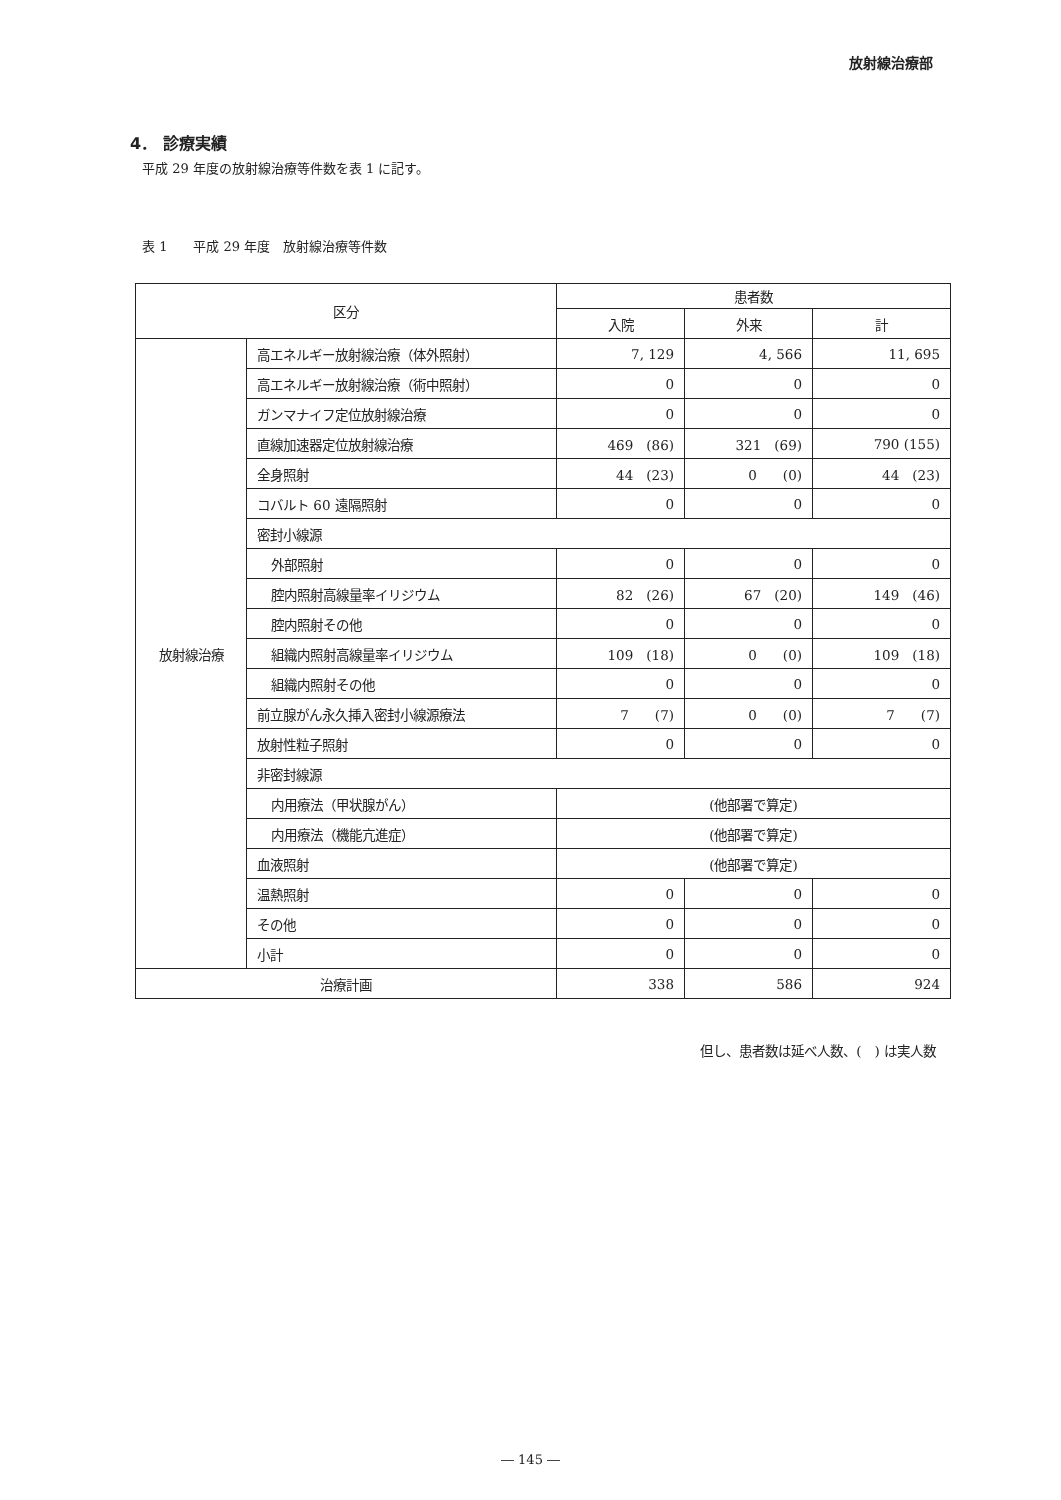放射線治療部
4． 診療実績
平成 29 年度の放射線治療等件数を表 1 に記す。
表 1　　平成 29 年度　放射線治療等件数
| 区分 | | 患者数 | | |
| --- | --- | --- | --- | --- |
| | | 入院 | 外来 | 計 |
| 放射線治療 | 高エネルギー放射線治療（体外照射） | 7, 129 | 4, 566 | 11, 695 |
| | 高エネルギー放射線治療（術中照射） | 0 | 0 | 0 |
| | ガンマナイフ定位放射線治療 | 0 | 0 | 0 |
| | 直線加速器定位放射線治療 | 469 (86) | 321 (69) | 790 (155) |
| | 全身照射 | 44 (23) | 0 (0) | 44 (23) |
| | コバルト 60 遠隔照射 | 0 | 0 | 0 |
| | 密封小線源 | | | |
| | 外部照射 | 0 | 0 | 0 |
| | 腔内照射高線量率イリジウム | 82 (26) | 67 (20) | 149 (46) |
| | 腔内照射その他 | 0 | 0 | 0 |
| | 組織内照射高線量率イリジウム | 109 (18) | 0 (0) | 109 (18) |
| | 組織内照射その他 | 0 | 0 | 0 |
| | 前立腺がん永久挿入密封小線源療法 | 7 (7) | 0 (0) | 7 (7) |
| | 放射性粒子照射 | 0 | 0 | 0 |
| | 非密封線源 | | | |
| | 内用療法（甲状腺がん） | (他部署で算定) | | |
| | 内用療法（機能亢進症） | (他部署で算定) | | |
| | 血液照射 | (他部署で算定) | | |
| | 温熱照射 | 0 | 0 | 0 |
| | その他 | 0 | 0 | 0 |
| | 小計 | 0 | 0 | 0 |
| 治療計画 | | 338 | 586 | 924 |
但し、患者数は延べ人数、(　) は実人数
― 145 ―